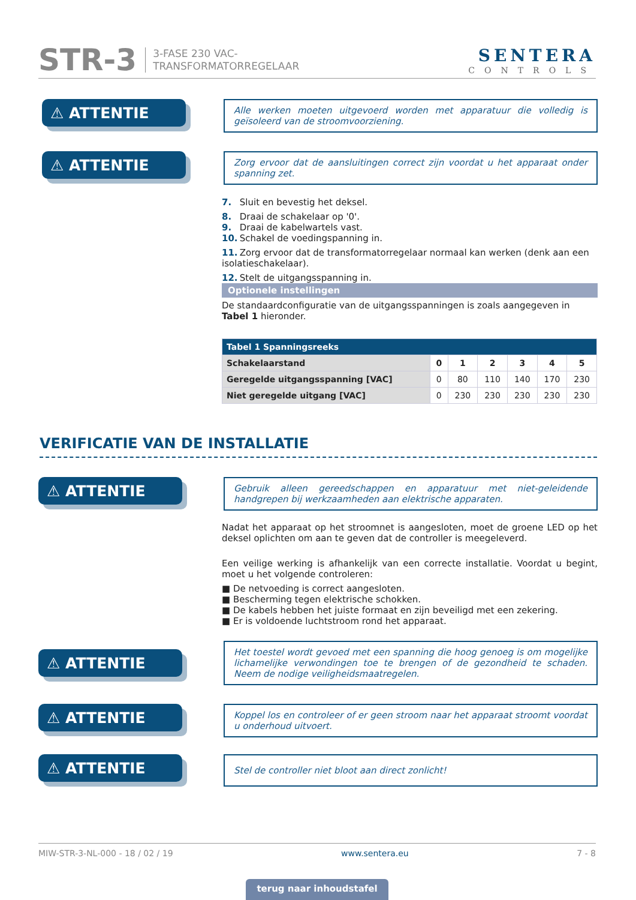STR-3 3-FASE 230 VAC-
TRANSFORMATORREGELAAR
SENTERA
CONTROLS
⚠ ATTENTIE
Alle werken moeten uitgevoerd worden met apparatuur die volledig is geïsoleerd van de stroomvoorziening.
⚠ ATTENTIE
Zorg ervoor dat de aansluitingen correct zijn voordat u het apparaat onder spanning zet.
7. Sluit en bevestig het deksel.
8. Draai de schakelaar op '0'.
9. Draai de kabelwartels vast.
10. Schakel de voedingspanning in.
11. Zorg ervoor dat de transformatorregelaar normaal kan werken (denk aan een isolatieschakelaar).
12. Stelt de uitgangsspanning in.
Optionele instellingen
De standaardconfiguratie van de uitgangsspanningen is zoals aangegeven in Tabel 1 hieronder.
| Tabel 1 Spanningsreeks | | | | | | |
| --- | --- | --- | --- | --- | --- | --- |
| Schakelaarstand | 0 | 1 | 2 | 3 | 4 | 5 |
| Geregelde uitgangsspanning [VAC] | 0 | 80 | 110 | 140 | 170 | 230 |
| Niet geregelde uitgang [VAC] | 0 | 230 | 230 | 230 | 230 | 230 |
VERIFICATIE VAN DE INSTALLATIE
⚠ ATTENTIE
Gebruik alleen gereedschappen en apparatuur met niet-geleidende handgrepen bij werkzaamheden aan elektrische apparaten.
Nadat het apparaat op het stroomnet is aangesloten, moet de groene LED op het deksel oplichten om aan te geven dat de controller is meegeleverd.
Een veilige werking is afhankelijk van een correcte installatie. Voordat u begint, moet u het volgende controleren:
■ De netvoeding is correct aangesloten.
■ Bescherming tegen elektrische schokken.
■ De kabels hebben het juiste formaat en zijn beveiligd met een zekering.
■ Er is voldoende luchtstroom rond het apparaat.
⚠ ATTENTIE
Het toestel wordt gevoed met een spanning die hoog genoeg is om mogelijke lichamelijke verwondingen toe te brengen of de gezondheid te schaden. Neem de nodige veiligheidsmaatregelen.
⚠ ATTENTIE
Koppel los en controleer of er geen stroom naar het apparaat stroomt voordat u onderhoud uitvoert.
⚠ ATTENTIE
Stel de controller niet bloot aan direct zonlicht!
MIW-STR-3-NL-000 - 18 / 02 / 19 www.sentera.eu 7 - 8
terug naar inhoudstafel